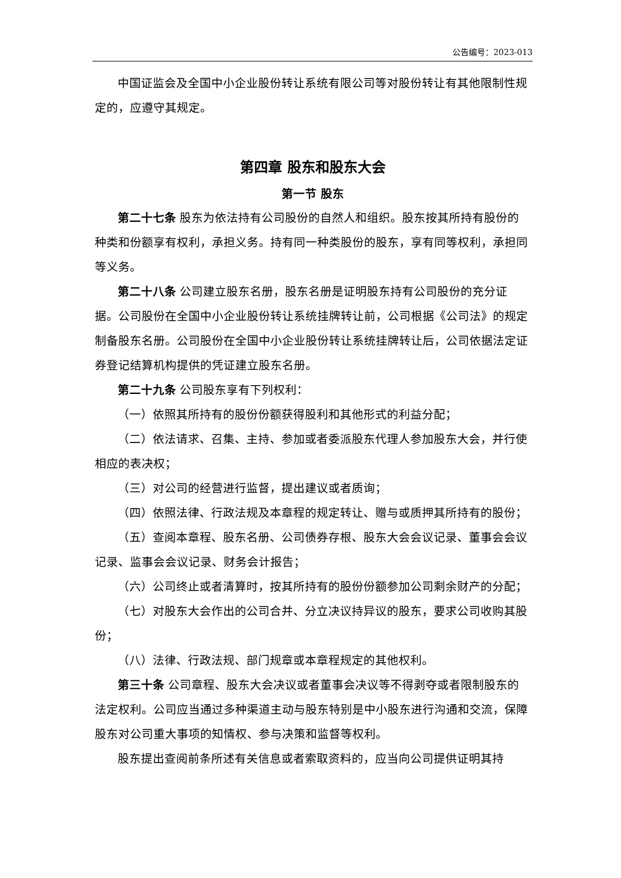公告编号：2023-013
中国证监会及全国中小企业股份转让系统有限公司等对股份转让有其他限制性规定的，应遵守其规定。
第四章 股东和股东大会
第一节 股东
第二十七条 股东为依法持有公司股份的自然人和组织。股东按其所持有股份的种类和份额享有权利，承担义务。持有同一种类股份的股东，享有同等权利，承担同等义务。
第二十八条 公司建立股东名册，股东名册是证明股东持有公司股份的充分证据。公司股份在全国中小企业股份转让系统挂牌转让前，公司根据《公司法》的规定制备股东名册。公司股份在全国中小企业股份转让系统挂牌转让后，公司依据法定证券登记结算机构提供的凭证建立股东名册。
第二十九条 公司股东享有下列权利：
（一）依照其所持有的股份份额获得股利和其他形式的利益分配；
（二）依法请求、召集、主持、参加或者委派股东代理人参加股东大会，并行使相应的表决权；
（三）对公司的经营进行监督，提出建议或者质询；
（四）依照法律、行政法规及本章程的规定转让、赠与或质押其所持有的股份；
（五）查阅本章程、股东名册、公司债券存根、股东大会会议记录、董事会会议记录、监事会会议记录、财务会计报告；
（六）公司终止或者清算时，按其所持有的股份份额参加公司剩余财产的分配；
（七）对股东大会作出的公司合并、分立决议持异议的股东，要求公司收购其股份；
（八）法律、行政法规、部门规章或本章程规定的其他权利。
第三十条 公司章程、股东大会决议或者董事会决议等不得剥夺或者限制股东的法定权利。公司应当通过多种渠道主动与股东特别是中小股东进行沟通和交流，保障股东对公司重大事项的知情权、参与决策和监督等权利。
股东提出查阅前条所述有关信息或者索取资料的，应当向公司提供证明其持